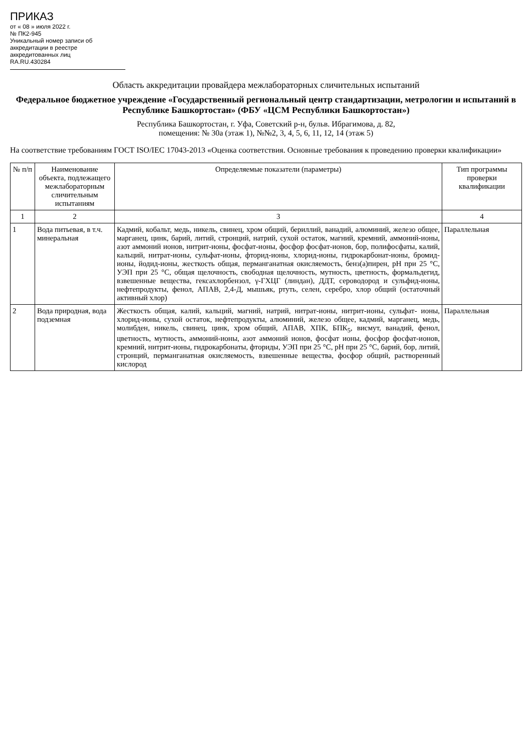ПРИКАЗ
от « 08 » июля 2022 г.
№ ПК2-945
Уникальный номер записи об аккредитации в реестре аккредитованных лиц
RA.RU.430284
Область аккредитации провайдера межлабораторных сличительных испытаний
Федеральное бюджетное учреждение «Государственный региональный центр стандартизации, метрологии и испытаний в Республике Башкортостан» (ФБУ «ЦСМ Республики Башкортостан»)
Республика Башкортостан, г. Уфа, Советский р-н, бульв. Ибрагимова, д. 82,
помещения: № 30а (этаж 1), №№2, 3, 4, 5, 6, 11, 12, 14 (этаж 5)
На соответствие требованиям ГОСТ ISO/IEC 17043-2013 «Оценка соответствия. Основные требования к проведению проверки квалификации»
| № п/п | Наименование объекта, подлежащего межлабораторным сличительным испытаниям | Определяемые показатели (параметры) | Тип программы проверки квалификации |
| --- | --- | --- | --- |
| 1 | 2 | 3 | 4 |
| 1 | Вода питьевая, в т.ч. минеральная | Кадмий, кобальт, медь, никель, свинец, хром общий, бериллий, ванадий, алюминий, железо общее, марганец, цинк, барий, литий, стронций, натрий, сухой остаток, магний, кремний, аммоний-ионы, азот аммоний ионов, нитрит-ионы, фосфат-ионы, фосфор фосфат-ионов, бор, полифосфаты, калий, кальций, нитрат-ионы, сульфат-ионы, фторид-ионы, хлорид-ионы, гидрокарбонат-ионы, бромид-ионы, йодид-ионы, жесткость общая, перманганатная окисляемость, бенз(а)пирен, pH при 25 °C, УЭП при 25 °C, общая щелочность, свободная щелочность, мутность, цветность, формальдегид, взвешенные вещества, гексахлорбензол, γ-ГХЦГ (линдан), ДДТ, сероводород и сульфид-ионы, нефтепродукты, фенол, АПАВ, 2,4-Д, мышьяк, ртуть, селен, серебро, хлор общий (остаточный активный хлор) | Параллельная |
| 2 | Вода природная, вода подземная | Жесткость общая, калий, кальций, магний, натрий, нитрат-ионы, нитрит-ионы, сульфат- ионы, хлорид-ионы, сухой остаток, нефтепродукты, алюминий, железо общее, кадмий, марганец, медь, молибден, никель, свинец, цинк, хром общий, АПАВ, ХПК, БПК<sub>5</sub>, висмут, ванадий, фенол, цветность, мутность, аммоний-ионы, азот аммоний ионов, фосфат ионы, фосфор фосфат-ионов, кремний, нитрит-ионы, гидрокарбонаты, фториды, УЭП при 25 °C, pH при 25 °C, барий, бор, литий, стронций, перманганатная окисляемость, взвешенные вещества, фосфор общий, растворенный кислород | Параллельная |